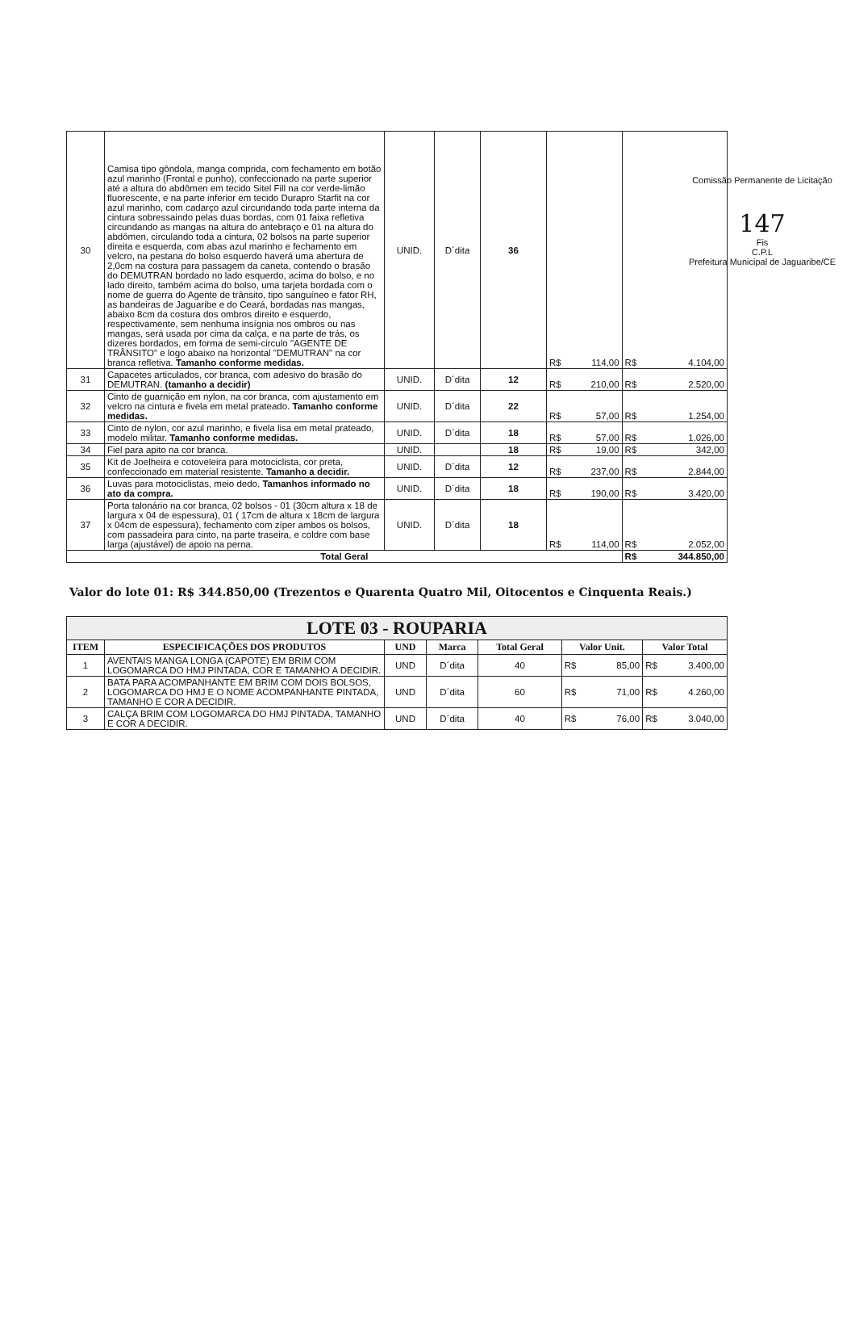Comissão Permanente de Licitação
147
Fis
C.P.L
Prefeitura Municipal de Jaguaribe/CE
| 30 | Camisa tipo gôndola, manga comprida, com fechamento em botão azul marinho (Frontal e punho), confeccionado na parte superior até a altura do abdômen em tecido Sitel Fill na cor verde-limão fluorescente, e na parte inferior em tecido Durapro Starfit na cor azul marinho, com cadarço azul circundando toda parte interna da cintura sobressaindo pelas duas bordas, com 01 faixa refletiva circundando as mangas na altura do antebraço e 01 na altura do abdômen, circulando toda a cintura, 02 bolsos na parte superior direita e esquerda, com abas azul marinho e fechamento em velcro, na pestana do bolso esquerdo haverá uma abertura de 2,0cm na costura para passagem da caneta, contendo o brasão do DEMUTRAN bordado no lado esquerdo, acima do bolso, e no lado direito, também acima do bolso, uma tarjeta bordada com o nome de guerra do Agente de trânsito, tipo sanguíneo e fator RH, as bandeiras de Jaguaribe e do Ceará, bordadas nas mangas, abaixo 8cm da costura dos ombros direito e esquerdo, respectivamente, sem nenhuma insígnia nos ombros ou nas mangas, será usada por cima da calça, e na parte de trás, os dizeres bordados, em forma de semi-circulo "AGENTE DE TRÂNSITO" e logo abaixo na horizontal "DEMUTRAN" na cor branca refletiva. Tamanho conforme medidas. | UNID. | D´dita | 36 | R$ 114,00 | R$ 4.104,00 |
| 31 | Capacetes articulados, cor branca, com adesivo do brasão do DEMUTRAN. (tamanho a decidir) | UNID. | D´dita | 12 | R$ 210,00 | R$ 2.520,00 |
| 32 | Cinto de guarnição em nylon, na cor branca, com ajustamento em velcro na cintura e fivela em metal prateado. Tamanho conforme medidas. | UNID. | D´dita | 22 | R$ 57,00 | R$ 1.254,00 |
| 33 | Cinto de nylon, cor azul marinho, e fivela lisa em metal prateado, modelo militar. Tamanho conforme medidas. | UNID. | D´dita | 18 | R$ 57,00 | R$ 1.026,00 |
| 34 | Fiel para apito na cor branca. | UNID. | | 18 | R$ 19,00 | R$ 342,00 |
| 35 | Kit de Joelheira e cotoveleira para motociclista, cor preta, confeccionado em material resistente. Tamanho a decidir. | UNID. | D´dita | 12 | R$ 237,00 | R$ 2.844,00 |
| 36 | Luvas para motociclistas, meio dedo. Tamanhos informado no ato da compra. | UNID. | D´dita | 18 | R$ 190,00 | R$ 3.420,00 |
| 37 | Porta talonário na cor branca, 02 bolsos - 01 (30cm altura x 18 de largura x 04 de espessura), 01 ( 17cm de altura x 18cm de largura x 04cm de espessura), fechamento com zíper ambos os bolsos, com passadeira para cinto, na parte traseira, e coldre com base larga (ajustável) de apoio na perna. | UNID. | D´dita | 18 | R$ 114,00 | R$ 2.052,00 |
| Total Geral | | | | | | R$ 344.850,00 |
Valor do lote 01: R$ 344.850,00 (Trezentos e Quarenta Quatro Mil, Oitocentos e Cinquenta Reais.)
| LOTE 03 - ROUPARIA | | | | | | |
| ITEM | ESPECIFICAÇÕES DOS PRODUTOS | UND | Marca | Total Geral | Valor Unit. | Valor Total |
| 1 | AVENTAIS MANGA LONGA (CAPOTE) EM BRIM COM LOGOMARCA DO HMJ PINTADA, COR E TAMANHO A DECIDIR. | UND | D´dita | 40 | R$ 85,00 | R$ 3.400,00 |
| 2 | BATA PARA ACOMPANHANTE EM BRIM COM DOIS BOLSOS, LOGOMARCA DO HMJ E O NOME ACOMPANHANTE PINTADA, TAMANHO E COR A DECIDIR. | UND | D´dita | 60 | R$ 71,00 | R$ 4.260,00 |
| 3 | CALÇA BRIM COM LOGOMARCA DO HMJ PINTADA, TAMANHO E COR A DECIDIR. | UND | D´dita | 40 | R$ 76,00 | R$ 3.040,00 |